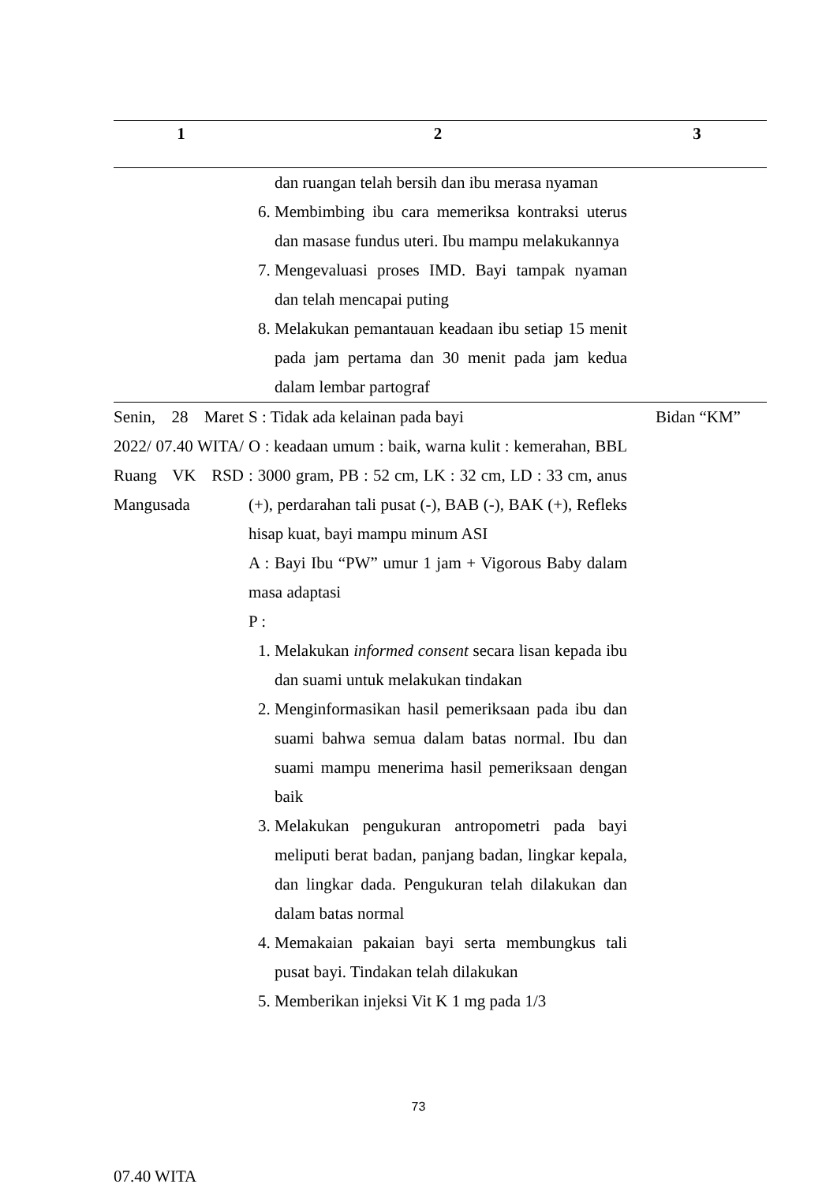| 1 | 2 | 3 |
| --- | --- | --- |
| | dan ruangan telah bersih dan ibu merasa nyaman 6. Membimbing ibu cara memeriksa kontraksi uterus dan masase fundus uteri. Ibu mampu melakukannya 7. Mengevaluasi proses IMD. Bayi tampak nyaman dan telah mencapai puting 8. Melakukan pemantauan keadaan ibu setiap 15 menit pada jam pertama dan 30 menit pada jam kedua dalam lembar partograf | |
| Senin, 28 Maret 2022/ 07.40 WITA/ Ruang VK RSD Mangusada 07.40 WITA | S : Tidak ada kelainan pada bayi O : keadaan umum : baik, warna kulit : kemerahan, BBL : 3000 gram, PB : 52 cm, LK : 32 cm, LD : 33 cm, anus (+), perdarahan tali pusat (-), BAB (-), BAK (+), Refleks hisap kuat, bayi mampu minum ASI A : Bayi Ibu “PW” umur 1 jam + Vigorous Baby dalam masa adaptasi P : 1. Melakukan informed consent secara lisan kepada ibu dan suami untuk melakukan tindakan 2. Menginformasikan hasil pemeriksaan pada ibu dan suami bahwa semua dalam batas normal. Ibu dan suami mampu menerima hasil pemeriksaan dengan baik 3. Melakukan pengukuran antropometri pada bayi meliputi berat badan, panjang badan, lingkar kepala, dan lingkar dada. Pengukuran telah dilakukan dan dalam batas normal 4. Memakaian pakaian bayi serta membungkus tali pusat bayi. Tindakan telah dilakukan 5. Memberikan injeksi Vit K 1 mg pada 1/3 | Bidan “KM” |
73